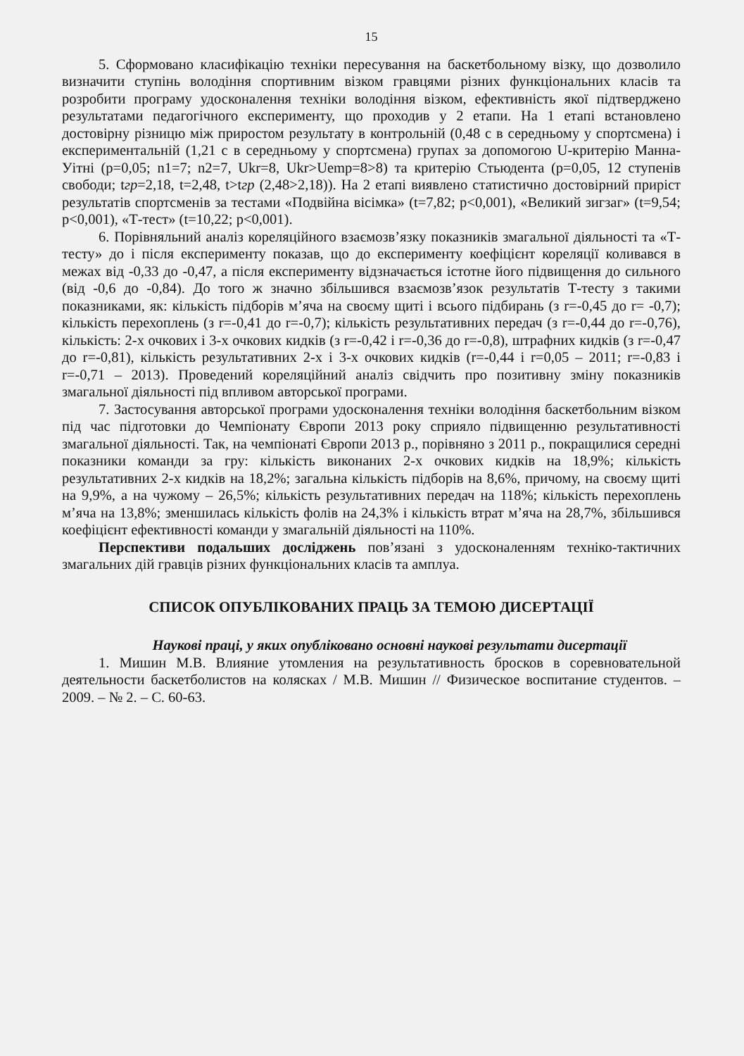15
5. Сформовано класифікацію техніки пересування на баскетбольному візку, що дозволило визначити ступінь володіння спортивним візком гравцями різних функціональних класів та розробити програму удосконалення техніки володіння візком, ефективність якої підтверджено результатами педагогічного експерименту, що проходив у 2 етапи. На 1 етапі встановлено достовірну різницю між приростом результату в контрольній (0,48 с в середньому у спортсмена) і експериментальній (1,21 с в середньому у спортсмена) групах за допомогою U-критерію Манна-Уітні (p=0,05; n1=7; n2=7, Ukr=8, Ukr>Uemp=8>8) та критерію Стьюдента (p=0,05, 12 ступенів свободи; tгр=2,18, t=2,48, t>tгр (2,48>2,18)). На 2 етапі виявлено статистично достовірний приріст результатів спортсменів за тестами «Подвійна вісімка» (t=7,82; p<0,001), «Великий зигзаг» (t=9,54; p<0,001), «Т-тест» (t=10,22; p<0,001).
6. Порівняльний аналіз кореляційного взаємозв’язку показників змагальної діяльності та «Т-тесту» до і після експерименту показав, що до експерименту коефіцієнт кореляції коливався в межах від -0,33 до -0,47, а після експерименту відзначається істотне його підвищення до сильного (від -0,6 до -0,84). До того ж значно збільшився взаємозв’язок результатів Т-тесту з такими показниками, як: кількість підборів м’яча на своєму щиті і всього підбирань (з r=-0,45 до r= -0,7); кількість перехоплень (з r=-0,41 до r=-0,7); кількість результативних передач (з r=-0,44 до r=-0,76), кількість: 2-х очкових і 3-х очкових кидків (з r=-0,42 і r=-0,36 до r=-0,8), штрафних кидків (з r=-0,47 до r=-0,81), кількість результативних 2-х і 3-х очкових кидків (r=-0,44 і r=0,05 – 2011; r=-0,83 і r=-0,71 – 2013). Проведений кореляційний аналіз свідчить про позитивну зміну показників змагальної діяльності під впливом авторської програми.
7. Застосування авторської програми удосконалення техніки володіння баскетбольним візком під час підготовки до Чемпіонату Європи 2013 року сприяло підвищенню результативності змагальної діяльності. Так, на чемпіонаті Європи 2013 р., порівняно з 2011 р., покращилися середні показники команди за гру: кількість виконаних 2-х очкових кидків на 18,9%; кількість результативних 2-х кидків на 18,2%; загальна кількість підборів на 8,6%, причому, на своєму щиті на 9,9%, а на чужому – 26,5%; кількість результативних передач на 118%; кількість перехоплень м’яча на 13,8%; зменшилась кількість фолів на 24,3% і кількість втрат м’яча на 28,7%, збільшився коефіцієнт ефективності команди у змагальній діяльності на 110%.
Перспективи подальших досліджень пов’язані з удосконаленням техніко-тактичних змагальних дій гравців різних функціональних класів та амплуа.
СПИСОК ОПУБЛІКОВАНИХ ПРАЦЬ ЗА ТЕМОЮ ДИСЕРТАЦІЇ
Наукові праці, у яких опубліковано основні наукові результати дисертації
1. Мишин М.В. Влияние утомления на результативность бросков в соревновательной деятельности баскетболистов на колясках / М.В. Мишин // Физическое воспитание студентов. – 2009. – № 2. – С. 60-63.